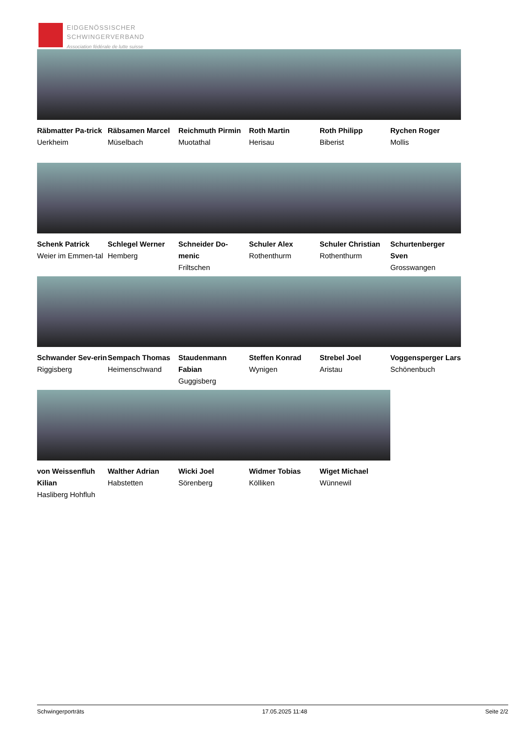EIDGENÖSSISCHER
SCHWINGERVERBAND
Association fédérale de lutte suisse
Räbmatter Pa-trick
Uerkheim
Räbsamen Marcel
Müselbach
Reichmuth Pirmin
Muotathal
Roth Martin
Herisau
Roth Philipp
Biberist
Rychen Roger
Mollis
Schenk Patrick
Weier im Emmen-tal
Schlegel Werner
Hemberg
Schneider Do-menic
Friltschen
Schuler Alex
Rothenthurm
Schuler Christian
Rothenthurm
Schurtenberger Sven
Grosswangen
Schwander Sev-erin
Riggisberg
Sempach Thomas
Heimenschwand
Staudenmann Fabian
Guggisberg
Steffen Konrad
Wynigen
Strebel Joel
Aristau
Voggensperger Lars
Schönenbuch
von Weissenfluh Kilian
Hasliberg Hohfluh
Walther Adrian
Habstetten
Wicki Joel
Sörenberg
Widmer Tobias
Kölliken
Wiget Michael
Wünnewil
Schwingerporträts 17.05.2025 11:48 Seite 2/2